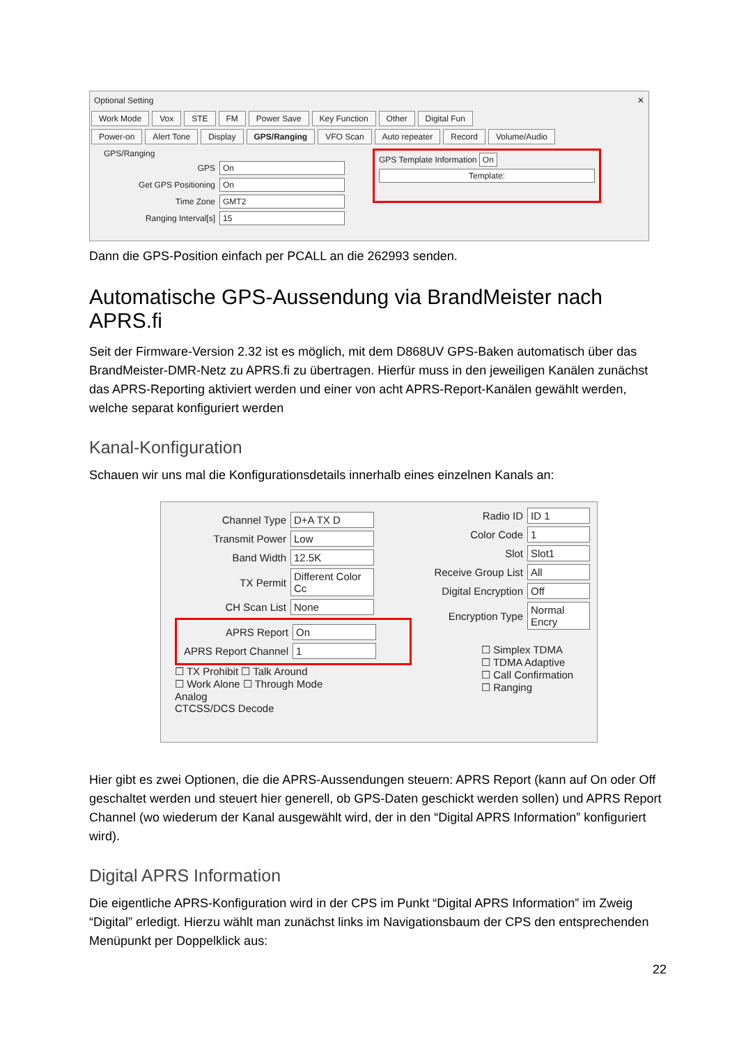Optional Setting ✕
Work Mode Vox STE FM Power Save Key Function Other Digital Fun
Power-on Alert Tone Display GPS/Ranging VFO Scan Auto repeater Record Volume/Audio
GPS/Ranging
GPS On
Get GPS Positioning On
Time Zone GMT2
Ranging Interval[s] 15
GPS Template Information On
Template:
Dann die GPS-Position einfach per PCALL an die 262993 senden.
Automatische GPS-Aussendung via BrandMeister nach APRS.fi
Seit der Firmware-Version 2.32 ist es möglich, mit dem D868UV GPS-Baken automatisch über das BrandMeister-DMR-Netz zu APRS.fi zu übertragen. Hierfür muss in den jeweiligen Kanälen zunächst das APRS-Reporting aktiviert werden und einer von acht APRS-Report-Kanälen gewählt werden, welche separat konfiguriert werden
Kanal-Konfiguration
Schauen wir uns mal die Konfigurationsdetails innerhalb eines einzelnen Kanals an:
Channel Type D+A TX D
Transmit Power Low
Band Width 12.5K
TX Permit Different Color Cc
CH Scan List None
APRS Report On
APRS Report Channel 1
☐ TX Prohibit ☐ Talk Around
☐ Work Alone ☐ Through Mode
Analog
CTCSS/DCS Decode
Radio ID ID 1
Color Code 1
Slot Slot1
Receive Group List All
Digital Encryption Off
Encryption Type Normal Encry
☐ Simplex TDMA
☐ TDMA Adaptive
☐ Call Confirmation
☐ Ranging
Hier gibt es zwei Optionen, die die APRS-Aussendungen steuern: APRS Report (kann auf On oder Off geschaltet werden und steuert hier generell, ob GPS-Daten geschickt werden sollen) und APRS Report Channel (wo wiederum der Kanal ausgewählt wird, der in den “Digital APRS Information” konfiguriert wird).
Digital APRS Information
Die eigentliche APRS-Konfiguration wird in der CPS im Punkt “Digital APRS Information” im Zweig “Digital” erledigt. Hierzu wählt man zunächst links im Navigationsbaum der CPS den entsprechenden Menüpunkt per Doppelklick aus:
22